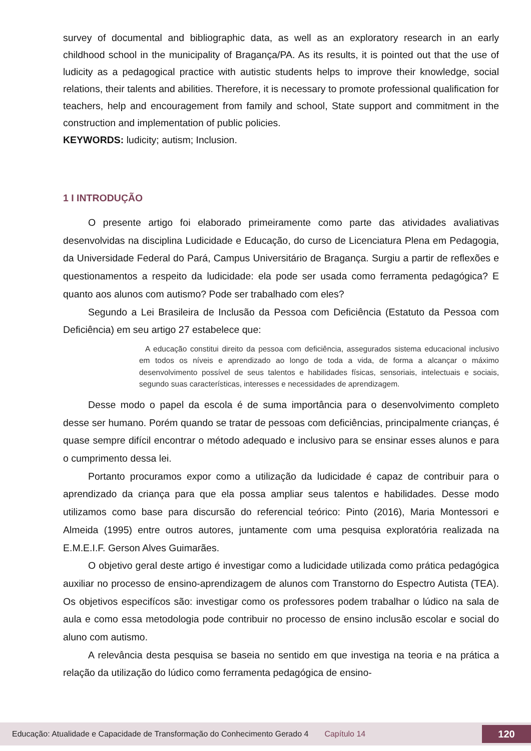survey of documental and bibliographic data, as well as an exploratory research in an early childhood school in the municipality of Bragança/PA. As its results, it is pointed out that the use of ludicity as a pedagogical practice with autistic students helps to improve their knowledge, social relations, their talents and abilities. Therefore, it is necessary to promote professional qualification for teachers, help and encouragement from family and school, State support and commitment in the construction and implementation of public policies.
KEYWORDS: ludicity; autism; Inclusion.
1 I INTRODUÇÃO
O presente artigo foi elaborado primeiramente como parte das atividades avaliativas desenvolvidas na disciplina Ludicidade e Educação, do curso de Licenciatura Plena em Pedagogia, da Universidade Federal do Pará, Campus Universitário de Bragança. Surgiu a partir de reflexões e questionamentos a respeito da ludicidade: ela pode ser usada como ferramenta pedagógica? E quanto aos alunos com autismo? Pode ser trabalhado com eles?
Segundo a Lei Brasileira de Inclusão da Pessoa com Deficiência (Estatuto da Pessoa com Deficiência) em seu artigo 27 estabelece que:
A educação constitui direito da pessoa com deficiência, assegurados sistema educacional inclusivo em todos os níveis e aprendizado ao longo de toda a vida, de forma a alcançar o máximo desenvolvimento possível de seus talentos e habilidades físicas, sensoriais, intelectuais e sociais, segundo suas características, interesses e necessidades de aprendizagem.
Desse modo o papel da escola é de suma importância para o desenvolvimento completo desse ser humano. Porém quando se tratar de pessoas com deficiências, principalmente crianças, é quase sempre difícil encontrar o método adequado e inclusivo para se ensinar esses alunos e para o cumprimento dessa lei.
Portanto procuramos expor como a utilização da ludicidade é capaz de contribuir para o aprendizado da criança para que ela possa ampliar seus talentos e habilidades. Desse modo utilizamos como base para discursão do referencial teórico: Pinto (2016), Maria Montessori e Almeida (1995) entre outros autores, juntamente com uma pesquisa exploratória realizada na E.M.E.I.F. Gerson Alves Guimarães.
O objetivo geral deste artigo é investigar como a ludicidade utilizada como prática pedagógica auxiliar no processo de ensino-aprendizagem de alunos com Transtorno do Espectro Autista (TEA). Os objetivos especifícos são: investigar como os professores podem trabalhar o lúdico na sala de aula e como essa metodologia pode contribuir no processo de ensino inclusão escolar e social do aluno com autismo.
A relevância desta pesquisa se baseia no sentido em que investiga na teoria e na prática a relação da utilização do lúdico como ferramenta pedagógica de ensino-
Educação: Atualidade e Capacidade de Transformação do Conhecimento Gerado 4 Capítulo 14 120